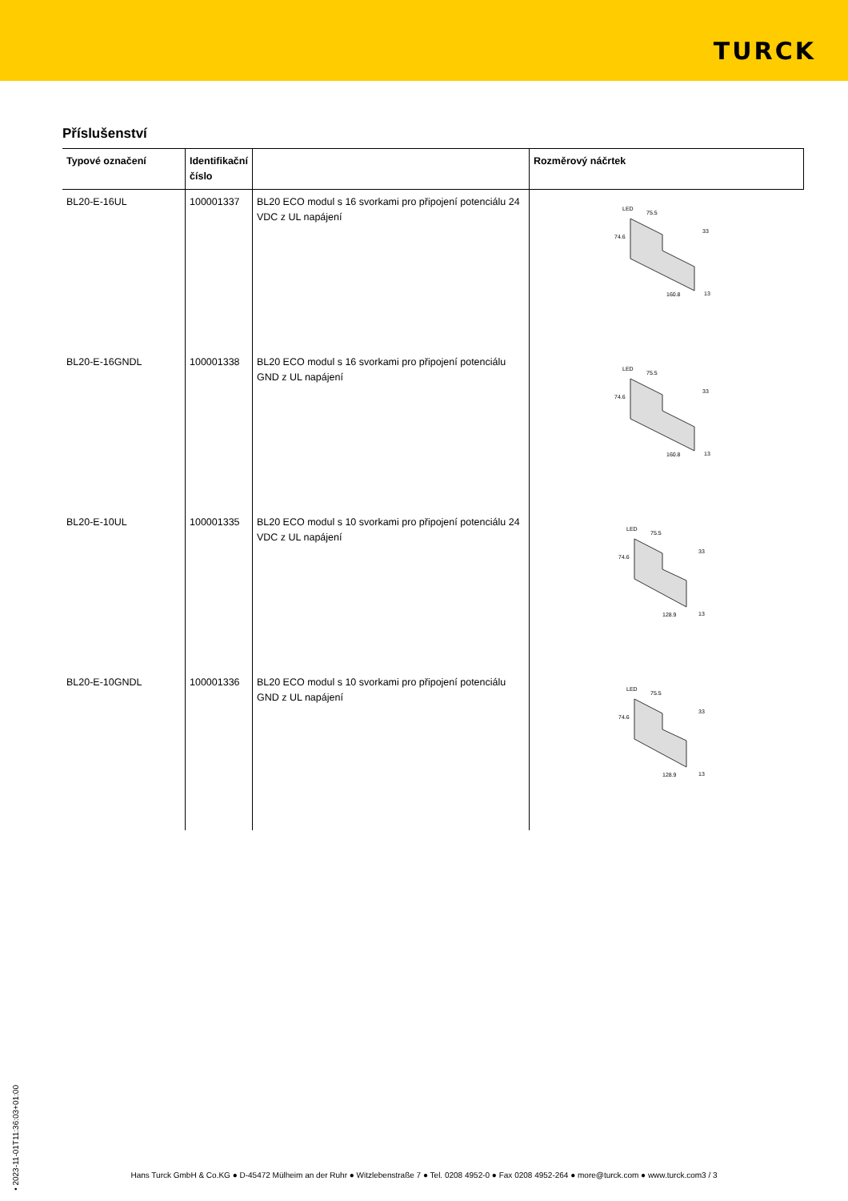TURCK
Příslušenství
| Typové označení | Identifikační číslo | | Rozměrový náčrtek |
| --- | --- | --- | --- |
| BL20-E-16UL | 100001337 | BL20 ECO modul s 16 svorkami pro připojení potenciálu 24 VDC z UL napájení | LED 75.5 74.6 33 160.8 13 |
| BL20-E-16GNDL | 100001338 | BL20 ECO modul s 16 svorkami pro připojení potenciálu GND z UL napájení | LED 75.5 74.6 33 160.8 13 |
| BL20-E-10UL | 100001335 | BL20 ECO modul s 10 svorkami pro připojení potenciálu 24 VDC z UL napájení | LED 75.5 74.6 33 128.9 13 |
| BL20-E-10GNDL | 100001336 | BL20 ECO modul s 10 svorkami pro připojení potenciálu GND z UL napájení | LED 75.5 74.6 33 128.9 13 |
• 2023-11-01T11:36:03+01:00
Hans Turck GmbH & Co.KG ● D-45472 Mülheim an der Ruhr ● Witzlebenstraße 7 ● Tel. 0208 4952-0 ● Fax 0208 4952-264 ● more@turck.com ● www.turck.com3 / 3